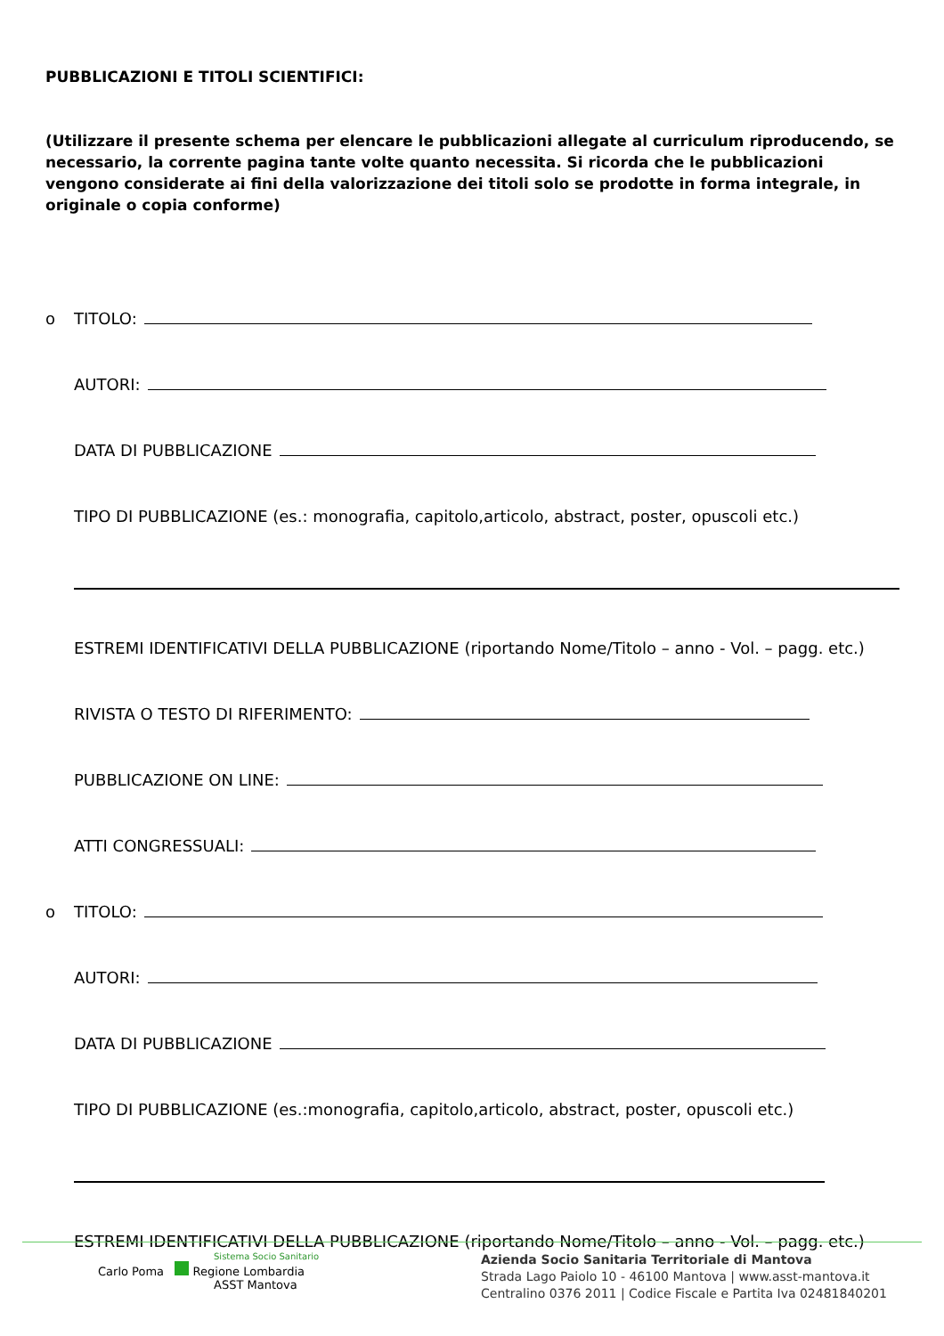PUBBLICAZIONI E TITOLI SCIENTIFICI:
(Utilizzare il presente schema per elencare le pubblicazioni allegate al curriculum riproducendo, se necessario, la corrente pagina tante volte quanto necessita. Si ricorda che le pubblicazioni vengono considerate ai fini della valorizzazione dei titoli solo se prodotte in forma integrale, in originale o copia conforme)
o TITOLO:
AUTORI:
DATA DI PUBBLICAZIONE
TIPO DI PUBBLICAZIONE (es.: monografia, capitolo,articolo, abstract, poster, opuscoli etc.)
ESTREMI IDENTIFICATIVI DELLA PUBBLICAZIONE (riportando Nome/Titolo – anno - Vol. – pagg. etc.)
RIVISTA O TESTO DI RIFERIMENTO:
PUBBLICAZIONE ON LINE:
ATTI CONGRESSUALI:
o TITOLO:
AUTORI:
DATA DI PUBBLICAZIONE
TIPO DI PUBBLICAZIONE (es.:monografia, capitolo,articolo, abstract, poster, opuscoli etc.)
ESTREMI IDENTIFICATIVI DELLA PUBBLICAZIONE (riportando Nome/Titolo – anno - Vol. – pagg. etc.)
Sistema Socio Sanitario
Carlo Poma Regione Lombardia
ASST Mantova
Azienda Socio Sanitaria Territoriale di Mantova
Strada Lago Paiolo 10 - 46100 Mantova | www.asst-mantova.it
Centralino 0376 2011 | Codice Fiscale e Partita Iva 02481840201